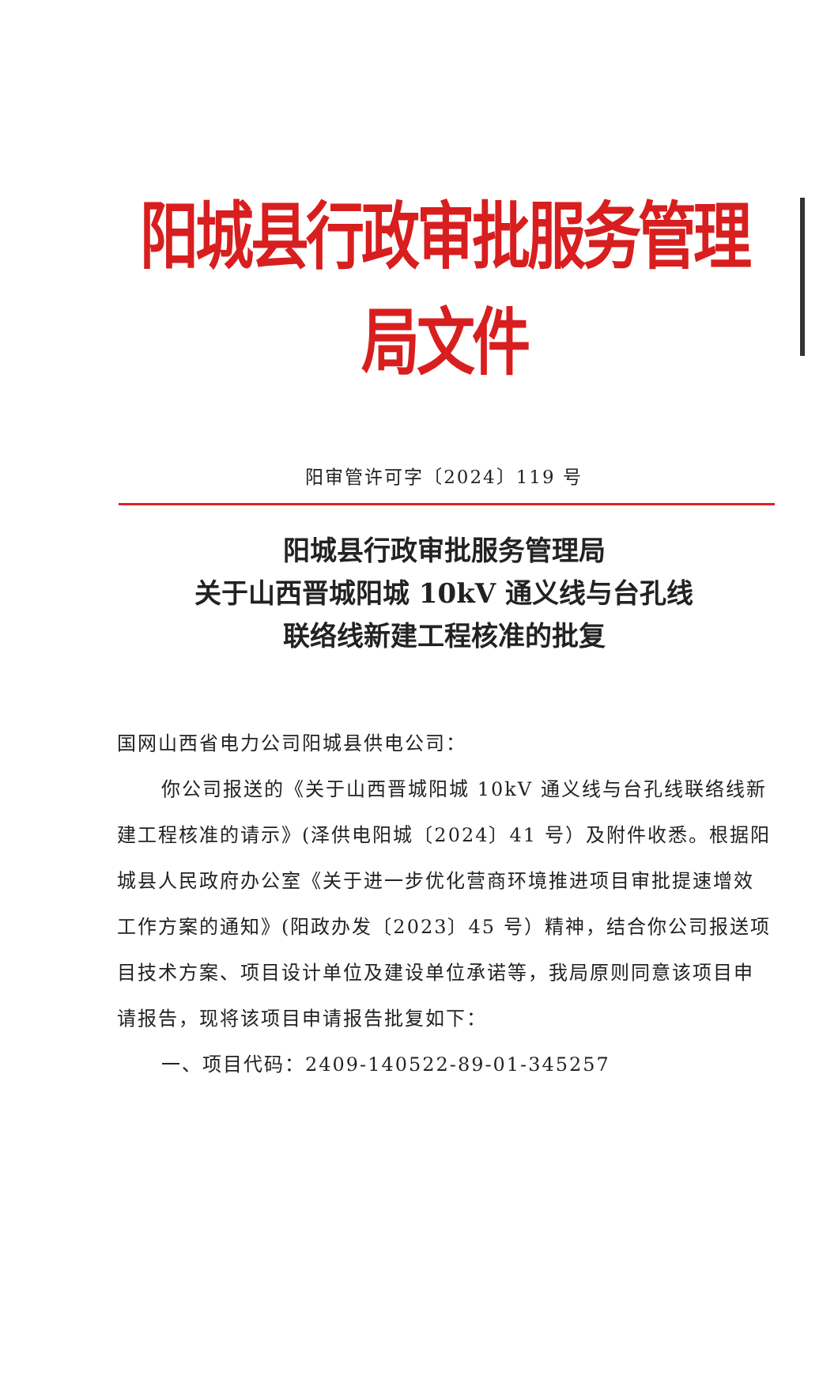阳城县行政审批服务管理局文件
阳审管许可字〔2024〕119 号
阳城县行政审批服务管理局
关于山西晋城阳城 10kV 通义线与台孔线
联络线新建工程核准的批复
国网山西省电力公司阳城县供电公司：
你公司报送的《关于山西晋城阳城 10kV 通义线与台孔线联络线新建工程核准的请示》(泽供电阳城〔2024〕41 号）及附件收悉。根据阳城县人民政府办公室《关于进一步优化营商环境推进项目审批提速增效工作方案的通知》(阳政办发〔2023〕45 号）精神，结合你公司报送项目技术方案、项目设计单位及建设单位承诺等，我局原则同意该项目申请报告，现将该项目申请报告批复如下：
一、项目代码：2409-140522-89-01-345257